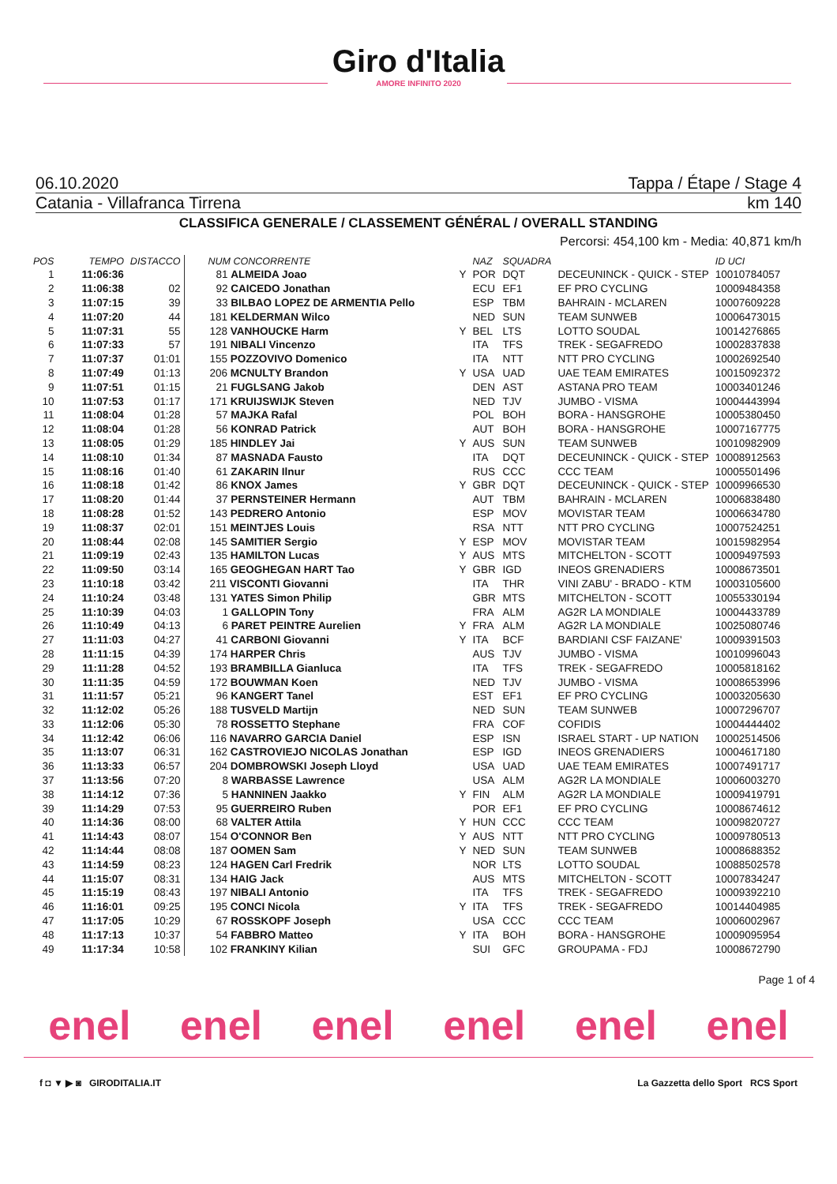Giro d'Italia
AMORE INFINITO 2020
06.10.2020 Tappa / Étape / Stage 4
Catania - Villafranca Tirrena km 140
CLASSIFICA GENERALE / CLASSEMENT GÉNÉRAL / OVERALL STANDING
Percorsi: 454,100 km - Media: 40,871 km/h
| POS | TEMPO | DISTACCO | NUM CONCORRENTE | | NAZ | SQUADRA | | ID UCI |
| --- | --- | --- | --- | --- | --- | --- | --- | --- |
| 1 | 11:06:36 | | 81 ALMEIDA Joao | Y | POR | DQT | DECEUNINCK - QUICK - STEP | 10010784057 |
| 2 | 11:06:38 | 02 | 92 CAICEDO Jonathan | | ECU | EF1 | EF PRO CYCLING | 10009484358 |
| 3 | 11:07:15 | 39 | 33 BILBAO LOPEZ DE ARMENTIA Pello | | ESP | TBM | BAHRAIN - MCLAREN | 10007609228 |
| 4 | 11:07:20 | 44 | 181 KELDERMAN Wilco | | NED | SUN | TEAM SUNWEB | 10006473015 |
| 5 | 11:07:31 | 55 | 128 VANHOUCKE Harm | Y | BEL | LTS | LOTTO SOUDAL | 10014276865 |
| 6 | 11:07:33 | 57 | 191 NIBALI Vincenzo | | ITA | TFS | TREK - SEGAFREDO | 10002837838 |
| 7 | 11:07:37 | 01:01 | 155 POZZOVIVO Domenico | | ITA | NTT | NTT PRO CYCLING | 10002692540 |
| 8 | 11:07:49 | 01:13 | 206 MCNULTY Brandon | Y | USA | UAD | UAE TEAM EMIRATES | 10015092372 |
| 9 | 11:07:51 | 01:15 | 21 FUGLSANG Jakob | | DEN | AST | ASTANA PRO TEAM | 10003401246 |
| 10 | 11:07:53 | 01:17 | 171 KRUIJSWIJK Steven | | NED | TJV | JUMBO - VISMA | 10004443994 |
| 11 | 11:08:04 | 01:28 | 57 MAJKA Rafal | | POL | BOH | BORA - HANSGROHE | 10005380450 |
| 12 | 11:08:04 | 01:28 | 56 KONRAD Patrick | | AUT | BOH | BORA - HANSGROHE | 10007167775 |
| 13 | 11:08:05 | 01:29 | 185 HINDLEY Jai | Y | AUS | SUN | TEAM SUNWEB | 10010982909 |
| 14 | 11:08:10 | 01:34 | 87 MASNADA Fausto | | ITA | DQT | DECEUNINCK - QUICK - STEP | 10008912563 |
| 15 | 11:08:16 | 01:40 | 61 ZAKARIN Ilnur | | RUS | CCC | CCC TEAM | 10005501496 |
| 16 | 11:08:18 | 01:42 | 86 KNOX James | Y | GBR | DQT | DECEUNINCK - QUICK - STEP | 10009966530 |
| 17 | 11:08:20 | 01:44 | 37 PERNSTEINER Hermann | | AUT | TBM | BAHRAIN - MCLAREN | 10006838480 |
| 18 | 11:08:28 | 01:52 | 143 PEDRERO Antonio | | ESP | MOV | MOVISTAR TEAM | 10006634780 |
| 19 | 11:08:37 | 02:01 | 151 MEINTJES Louis | | RSA | NTT | NTT PRO CYCLING | 10007524251 |
| 20 | 11:08:44 | 02:08 | 145 SAMITIER Sergio | Y | ESP | MOV | MOVISTAR TEAM | 10015982954 |
| 21 | 11:09:19 | 02:43 | 135 HAMILTON Lucas | Y | AUS | MTS | MITCHELTON - SCOTT | 10009497593 |
| 22 | 11:09:50 | 03:14 | 165 GEOGHEGAN HART Tao | Y | GBR | IGD | INEOS GRENADIERS | 10008673501 |
| 23 | 11:10:18 | 03:42 | 211 VISCONTI Giovanni | | ITA | THR | VINI ZABU' - BRADO - KTM | 10003105600 |
| 24 | 11:10:24 | 03:48 | 131 YATES Simon Philip | | GBR | MTS | MITCHELTON - SCOTT | 10055330194 |
| 25 | 11:10:39 | 04:03 | 1 GALLOPIN Tony | | FRA | ALM | AG2R LA MONDIALE | 10004433789 |
| 26 | 11:10:49 | 04:13 | 6 PARET PEINTRE Aurelien | Y | FRA | ALM | AG2R LA MONDIALE | 10025080746 |
| 27 | 11:11:03 | 04:27 | 41 CARBONI Giovanni | Y | ITA | BCF | BARDIANI CSF FAIZANE' | 10009391503 |
| 28 | 11:11:15 | 04:39 | 174 HARPER Chris | | AUS | TJV | JUMBO - VISMA | 10010996043 |
| 29 | 11:11:28 | 04:52 | 193 BRAMBILLA Gianluca | | ITA | TFS | TREK - SEGAFREDO | 10005818162 |
| 30 | 11:11:35 | 04:59 | 172 BOUWMAN Koen | | NED | TJV | JUMBO - VISMA | 10008653996 |
| 31 | 11:11:57 | 05:21 | 96 KANGERT Tanel | | EST | EF1 | EF PRO CYCLING | 10003205630 |
| 32 | 11:12:02 | 05:26 | 188 TUSVELD Martijn | | NED | SUN | TEAM SUNWEB | 10007296707 |
| 33 | 11:12:06 | 05:30 | 78 ROSSETTO Stephane | | FRA | COF | COFIDIS | 10004444402 |
| 34 | 11:12:42 | 06:06 | 116 NAVARRO GARCIA Daniel | | ESP | ISN | ISRAEL START - UP NATION | 10002514506 |
| 35 | 11:13:07 | 06:31 | 162 CASTROVIEJO NICOLAS Jonathan | | ESP | IGD | INEOS GRENADIERS | 10004617180 |
| 36 | 11:13:33 | 06:57 | 204 DOMBROWSKI Joseph Lloyd | | USA | UAD | UAE TEAM EMIRATES | 10007491717 |
| 37 | 11:13:56 | 07:20 | 8 WARBASSE Lawrence | | USA | ALM | AG2R LA MONDIALE | 10006003270 |
| 38 | 11:14:12 | 07:36 | 5 HANNINEN Jaakko | Y | FIN | ALM | AG2R LA MONDIALE | 10009419791 |
| 39 | 11:14:29 | 07:53 | 95 GUERREIRO Ruben | | POR | EF1 | EF PRO CYCLING | 10008674612 |
| 40 | 11:14:36 | 08:00 | 68 VALTER Attila | Y | HUN | CCC | CCC TEAM | 10009820727 |
| 41 | 11:14:43 | 08:07 | 154 O'CONNOR Ben | Y | AUS | NTT | NTT PRO CYCLING | 10009780513 |
| 42 | 11:14:44 | 08:08 | 187 OOMEN Sam | Y | NED | SUN | TEAM SUNWEB | 10008688352 |
| 43 | 11:14:59 | 08:23 | 124 HAGEN Carl Fredrik | | NOR | LTS | LOTTO SOUDAL | 10088502578 |
| 44 | 11:15:07 | 08:31 | 134 HAIG Jack | | AUS | MTS | MITCHELTON - SCOTT | 10007834247 |
| 45 | 11:15:19 | 08:43 | 197 NIBALI Antonio | | ITA | TFS | TREK - SEGAFREDO | 10009392210 |
| 46 | 11:16:01 | 09:25 | 195 CONCI Nicola | Y | ITA | TFS | TREK - SEGAFREDO | 10014404985 |
| 47 | 11:17:05 | 10:29 | 67 ROSSKOPF Joseph | | USA | CCC | CCC TEAM | 10006002967 |
| 48 | 11:17:13 | 10:37 | 54 FABBRO Matteo | Y | ITA | BOH | BORA - HANSGROHE | 10009095954 |
| 49 | 11:17:34 | 10:58 | 102 FRANKINY Kilian | | SUI | GFC | GROUPAMA - FDJ | 10008672790 |
Page 1 of 4
enel enel enel enel enel enel
f ◘ ▼ ▶ ◙ GIRODITALIA.IT La Gazzetta dello Sport RCS Sport